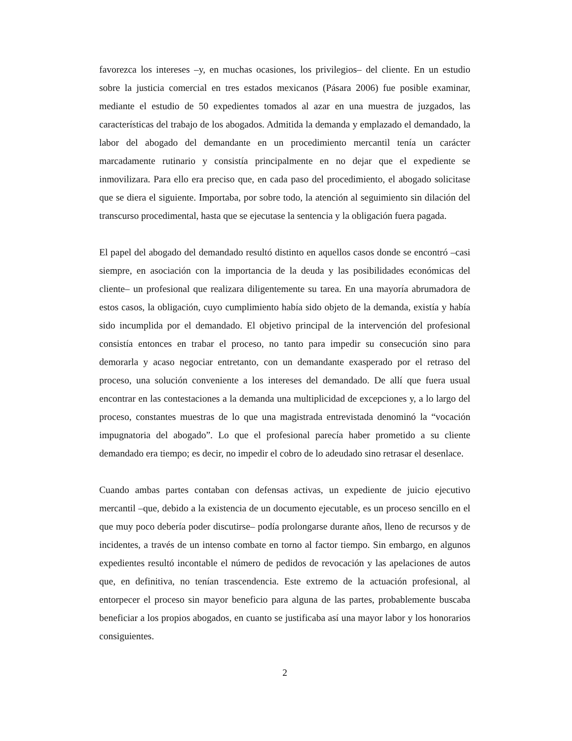favorezca los intereses –y, en muchas ocasiones, los privilegios– del cliente. En un estudio sobre la justicia comercial en tres estados mexicanos (Pásara 2006) fue posible examinar, mediante el estudio de 50 expedientes tomados al azar en una muestra de juzgados, las características del trabajo de los abogados. Admitida la demanda y emplazado el demandado, la labor del abogado del demandante en un procedimiento mercantil tenía un carácter marcadamente rutinario y consistía principalmente en no dejar que el expediente se inmovilizara. Para ello era preciso que, en cada paso del procedimiento, el abogado solicitase que se diera el siguiente. Importaba, por sobre todo, la atención al seguimiento sin dilación del transcurso procedimental, hasta que se ejecutase la sentencia y la obligación fuera pagada.
El papel del abogado del demandado resultó distinto en aquellos casos donde se encontró –casi siempre, en asociación con la importancia de la deuda y las posibilidades económicas del cliente– un profesional que realizara diligentemente su tarea. En una mayoría abrumadora de estos casos, la obligación, cuyo cumplimiento había sido objeto de la demanda, existía y había sido incumplida por el demandado. El objetivo principal de la intervención del profesional consistía entonces en trabar el proceso, no tanto para impedir su consecución sino para demorarla y acaso negociar entretanto, con un demandante exasperado por el retraso del proceso, una solución conveniente a los intereses del demandado. De allí que fuera usual encontrar en las contestaciones a la demanda una multiplicidad de excepciones y, a lo largo del proceso, constantes muestras de lo que una magistrada entrevistada denominó la “vocación impugnatoria del abogado”. Lo que el profesional parecía haber prometido a su cliente demandado era tiempo; es decir, no impedir el cobro de lo adeudado sino retrasar el desenlace.
Cuando ambas partes contaban con defensas activas, un expediente de juicio ejecutivo mercantil –que, debido a la existencia de un documento ejecutable, es un proceso sencillo en el que muy poco debería poder discutirse– podía prolongarse durante años, lleno de recursos y de incidentes, a través de un intenso combate en torno al factor tiempo. Sin embargo, en algunos expedientes resultó incontable el número de pedidos de revocación y las apelaciones de autos que, en definitiva, no tenían trascendencia. Este extremo de la actuación profesional, al entorpecer el proceso sin mayor beneficio para alguna de las partes, probablemente buscaba beneficiar a los propios abogados, en cuanto se justificaba así una mayor labor y los honorarios consiguientes.
2